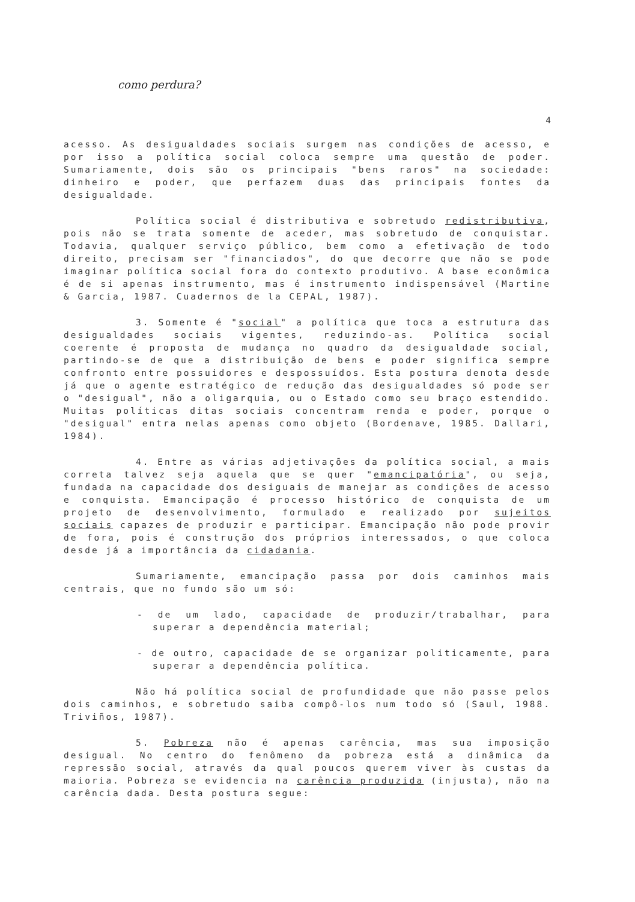como perdura?
4
acesso. As desigualdades sociais surgem nas condições de acesso, e por isso a política social coloca sempre uma questão de poder. Sumariamente, dois são os principais "bens raros" na sociedade: dinheiro e poder, que perfazem duas das principais fontes da desigualdade.
Política social é distributiva e sobretudo redistributiva, pois não se trata somente de aceder, mas sobretudo de conquistar. Todavia, qualquer serviço público, bem como a efetivação de todo direito, precisam ser "financiados", do que decorre que não se pode imaginar política social fora do contexto produtivo. A base econômica é de si apenas instrumento, mas é instrumento indispensável (Martine & Garcia, 1987. Cuadernos de la CEPAL, 1987).
3. Somente é "social" a política que toca a estrutura das desigualdades sociais vigentes, reduzindo-as. Política social coerente é proposta de mudança no quadro da desigualdade social, partindo-se de que a distribuição de bens e poder significa sempre confronto entre possuidores e despossuídos. Esta postura denota desde já que o agente estratégico de redução das desigualdades só pode ser o "desigual", não a oligarquia, ou o Estado como seu braço estendido. Muitas políticas ditas sociais concentram renda e poder, porque o "desigual" entra nelas apenas como objeto (Bordenave, 1985. Dallari, 1984).
4. Entre as várias adjetivações da política social, a mais correta talvez seja aquela que se quer "emancipatória", ou seja, fundada na capacidade dos desiguais de manejar as condições de acesso e conquista. Emancipação é processo histórico de conquista de um projeto de desenvolvimento, formulado e realizado por sujeitos sociais capazes de produzir e participar. Emancipação não pode provir de fora, pois é construção dos próprios interessados, o que coloca desde já a importância da cidadania.
Sumariamente, emancipação passa por dois caminhos mais centrais, que no fundo são um só:
- de um lado, capacidade de produzir/trabalhar, para superar a dependência material;
- de outro, capacidade de se organizar politicamente, para superar a dependência política.
Não há política social de profundidade que não passe pelos dois caminhos, e sobretudo saiba compô-los num todo só (Saul, 1988. Triviños, 1987).
5. Pobreza não é apenas carência, mas sua imposição desigual. No centro do fenômeno da pobreza está a dinâmica da repressão social, através da qual poucos querem viver às custas da maioria. Pobreza se evidencia na carência produzida (injusta), não na carência dada. Desta postura segue: